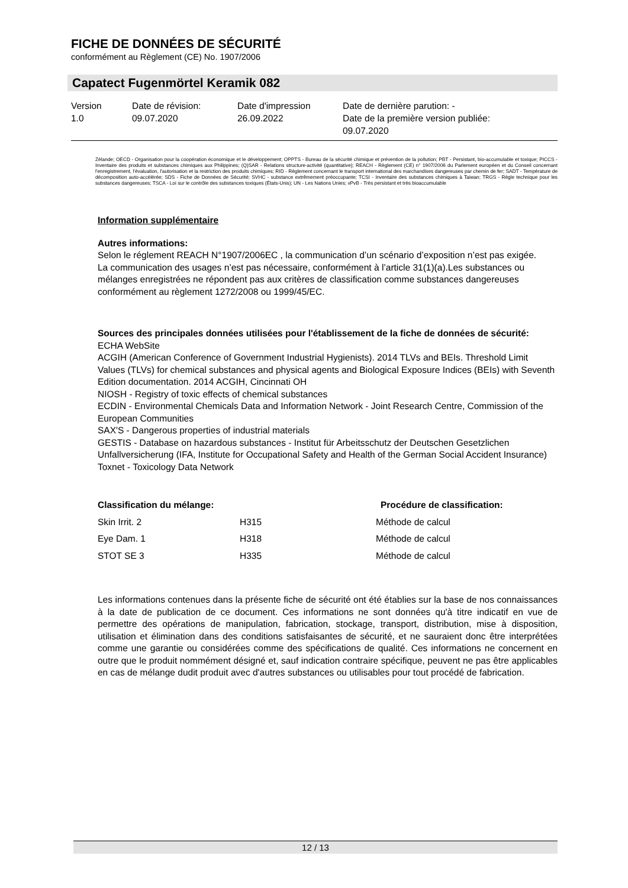FICHE DE DONNÉES DE SÉCURITÉ
conformément au Règlement (CE) No. 1907/2006
Capatect Fugenmörtel Keramik 082
Version
1.0
Date de révision:
09.07.2020
Date d'impression
26.09.2022
Date de dernière parution: -
Date de la première version publiée:
09.07.2020
Zélande; OECD - Organisation pour la coopération économique et le développement; OPPTS - Bureau de la sécurité chimique et prévention de la pollution; PBT - Persistant, bio-accumulable et toxique; PICCS - Inventaire des produits et substances chimiques aux Philippines; (Q)SAR - Relations structure-activité (quantitative); REACH - Règlement (CE) n° 1907/2006 du Parlement européen et du Conseil concernant l'enregistrement, l'évaluation, l'autorisation et la restriction des produits chimiques; RID - Règlement concernant le transport international des marchandises dangereuses par chemin de fer; SADT - Température de décomposition auto-accélérée; SDS - Fiche de Données de Sécurité; SVHC - substance extrêmement préoccupante; TCSI - Inventaire des substances chimiques à Taiwan; TRGS - Règle technique pour les substances dangereuses; TSCA - Loi sur le contrôle des substances toxiques (États-Unis); UN - Les Nations Unies; vPvB - Très persistant et très bioaccumulable
Information supplémentaire
Autres informations:
Selon le réglement REACH N°1907/2006EC , la communication d’un scénario d’exposition n’est pas exigée.
La communication des usages n’est pas nécessaire, conformément à l’article 31(1)(a).Les substances ou mélanges enregistrées ne répondent pas aux critères de classification comme substances dangereuses conformément au règlement 1272/2008 ou 1999/45/EC.
Sources des principales données utilisées pour l'établissement de la fiche de données de sécurité:
ECHA WebSite
ACGIH (American Conference of Government Industrial Hygienists). 2014 TLVs and BEIs. Threshold Limit Values (TLVs) for chemical substances and physical agents and Biological Exposure Indices (BEIs) with Seventh Edition documentation. 2014 ACGIH, Cincinnati OH
NIOSH - Registry of toxic effects of chemical substances
ECDIN - Environmental Chemicals Data and Information Network - Joint Research Centre, Commission of the European Communities
SAX'S - Dangerous properties of industrial materials
GESTIS - Database on hazardous substances - Institut für Arbeitsschutz der Deutschen Gesetzlichen Unfallversicherung (IFA, Institute for Occupational Safety and Health of the German Social Accident Insurance)
Toxnet - Toxicology Data Network
| Classification du mélange: | | Procédure de classification: |
| --- | --- | --- |
| Skin Irrit. 2 | H315 | Méthode de calcul |
| Eye Dam. 1 | H318 | Méthode de calcul |
| STOT SE 3 | H335 | Méthode de calcul |
Les informations contenues dans la présente fiche de sécurité ont été établies sur la base de nos connaissances à la date de publication de ce document. Ces informations ne sont données qu'à titre indicatif en vue de permettre des opérations de manipulation, fabrication, stockage, transport, distribution, mise à disposition, utilisation et élimination dans des conditions satisfaisantes de sécurité, et ne sauraient donc être interprétées comme une garantie ou considérées comme des spécifications de qualité. Ces informations ne concernent en outre que le produit nommément désigné et, sauf indication contraire spécifique, peuvent ne pas être applicables en cas de mélange dudit produit avec d'autres substances ou utilisables pour tout procédé de fabrication.
12 / 13